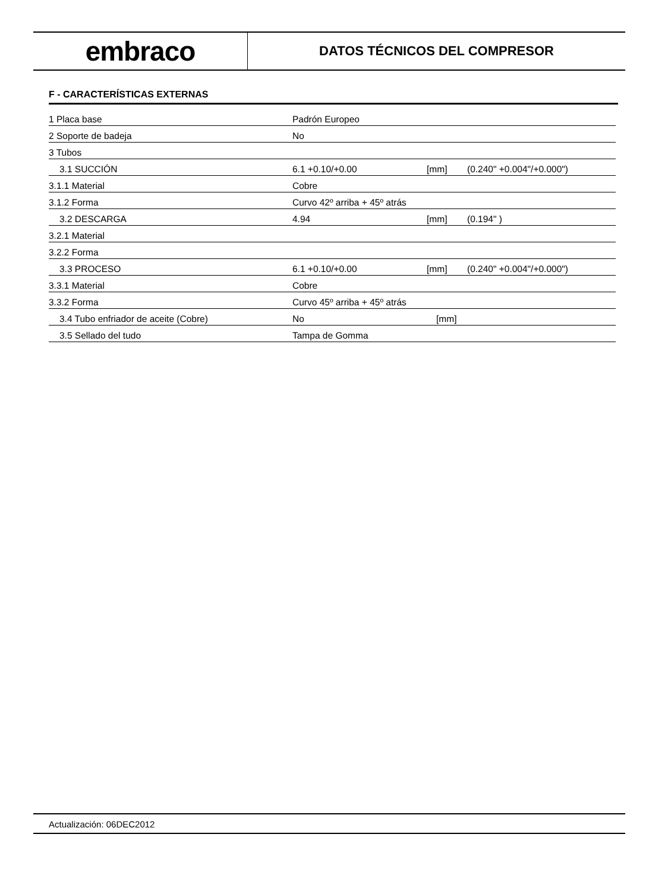embraco
DATOS TÉCNICOS DEL COMPRESOR
F - CARACTERÍSTICAS EXTERNAS
| 1 Placa base | Padrón Europeo | | |
| 2 Soporte de badeja | No | | |
| 3 Tubos | | | |
| 3.1 SUCCIÓN | 6.1 +0.10/+0.00 | [mm] | (0.240" +0.004"/+0.000") |
| 3.1.1 Material | Cobre | | |
| 3.1.2 Forma | Curvo 42º arriba + 45º atrás | | |
| 3.2 DESCARGA | 4.94 | [mm] | (0.194" ) |
| 3.2.1 Material | | | |
| 3.2.2 Forma | | | |
| 3.3 PROCESO | 6.1 +0.10/+0.00 | [mm] | (0.240" +0.004"/+0.000") |
| 3.3.1 Material | Cobre | | |
| 3.3.2 Forma | Curvo 45º arriba + 45º atrás | | |
| 3.4 Tubo enfriador de aceite (Cobre) | No | [mm] | |
| 3.5 Sellado del tudo | Tampa de Gomma | | |
Actualización: 06DEC2012